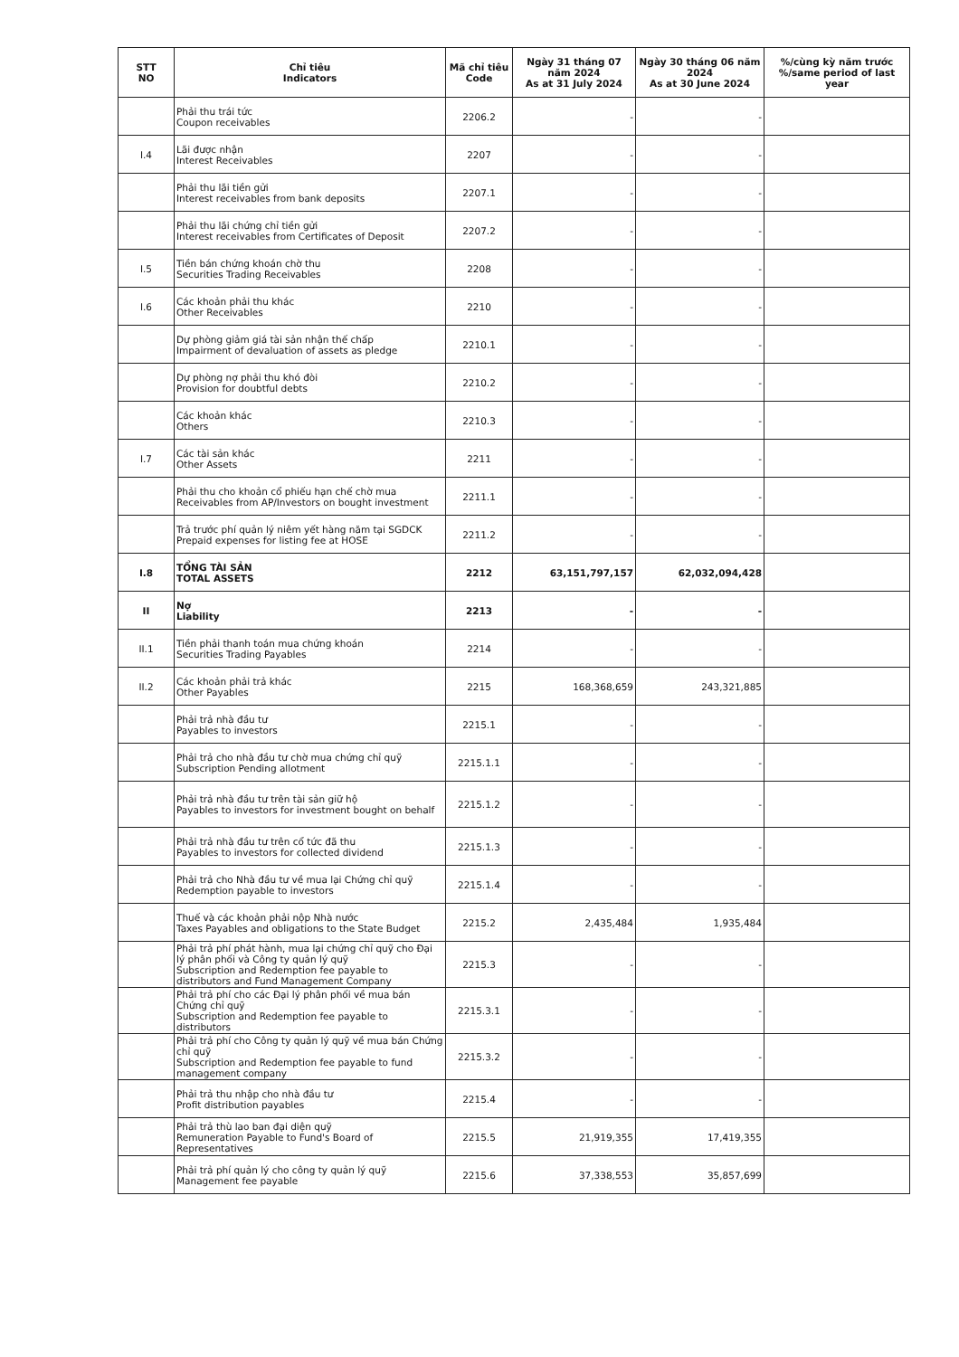| STT NO | Chỉ tiêu Indicators | Mã chỉ tiêu Code | Ngày 31 tháng 07 năm 2024 As at 31 July 2024 | Ngày 30 tháng 06 năm 2024 As at 30 June 2024 | %/cùng kỳ năm trước %/same period of last year |
| --- | --- | --- | --- | --- | --- |
| | Phải thu trái tức Coupon receivables | 2206.2 | - | - | |
| I.4 | Lãi được nhận Interest Receivables | 2207 | - | - | |
| | Phải thu lãi tiền gửi Interest receivables from bank deposits | 2207.1 | - | - | |
| | Phải thu lãi chứng chỉ tiền gửi Interest receivables from Certificates of Deposit | 2207.2 | - | - | |
| I.5 | Tiền bán chứng khoán chờ thu Securities Trading Receivables | 2208 | - | - | |
| I.6 | Các khoản phải thu khác Other Receivables | 2210 | - | - | |
| | Dự phòng giảm giá tài sản nhận thế chấp Impairment of devaluation of assets as pledge | 2210.1 | - | - | |
| | Dự phòng nợ phải thu khó đòi Provision for doubtful debts | 2210.2 | - | - | |
| | Các khoản khác Others | 2210.3 | - | - | |
| I.7 | Các tài sản khác Other Assets | 2211 | - | - | |
| | Phải thu cho khoản cổ phiếu hạn chế chờ mua Receivables from AP/Investors on bought investment | 2211.1 | - | - | |
| | Trả trước phí quản lý niêm yết hàng năm tại SGDCK Prepaid expenses for listing fee at HOSE | 2211.2 | - | - | |
| I.8 | TỔNG TÀI SẢN TOTAL ASSETS | 2212 | 63,151,797,157 | 62,032,094,428 | |
| II | Nợ Liability | 2213 | - | - | |
| II.1 | Tiền phải thanh toán mua chứng khoán Securities Trading Payables | 2214 | - | - | |
| II.2 | Các khoản phải trả khác Other Payables | 2215 | 168,368,659 | 243,321,885 | |
| | Phải trả nhà đầu tư Payables to investors | 2215.1 | - | - | |
| | Phải trả cho nhà đầu tư chờ mua chứng chỉ quỹ Subscription Pending allotment | 2215.1.1 | - | - | |
| | Phải trả nhà đầu tư trên tài sản giữ hộ Payables to investors for investment bought on behalf | 2215.1.2 | - | - | |
| | Phải trả nhà đầu tư trên cổ tức đã thu Payables to investors for collected dividend | 2215.1.3 | - | - | |
| | Phải trả cho Nhà đầu tư về mua lại Chứng chỉ quỹ Redemption payable to investors | 2215.1.4 | - | - | |
| | Thuế và các khoản phải nộp Nhà nước Taxes Payables and obligations to the State Budget | 2215.2 | 2,435,484 | 1,935,484 | |
| | Phải trả phí phát hành, mua lại chứng chỉ quỹ cho Đại lý phân phối và Công ty quản lý quỹ Subscription and Redemption fee payable to distributors and Fund Management Company | 2215.3 | - | - | |
| | Phải trả phí cho các Đại lý phân phối về mua bán Chứng chỉ quỹ Subscription and Redemption fee payable to distributors | 2215.3.1 | - | - | |
| | Phải trả phí cho Công ty quản lý quỹ về mua bán Chứng chỉ quỹ Subscription and Redemption fee payable to fund management company | 2215.3.2 | - | - | |
| | Phải trả thu nhập cho nhà đầu tư Profit distribution payables | 2215.4 | - | - | |
| | Phải trả thù lao ban đại diện quỹ Remuneration Payable to Fund's Board of Representatives | 2215.5 | 21,919,355 | 17,419,355 | |
| | Phải trả phí quản lý cho công ty quản lý quỹ Management fee payable | 2215.6 | 37,338,553 | 35,857,699 | |